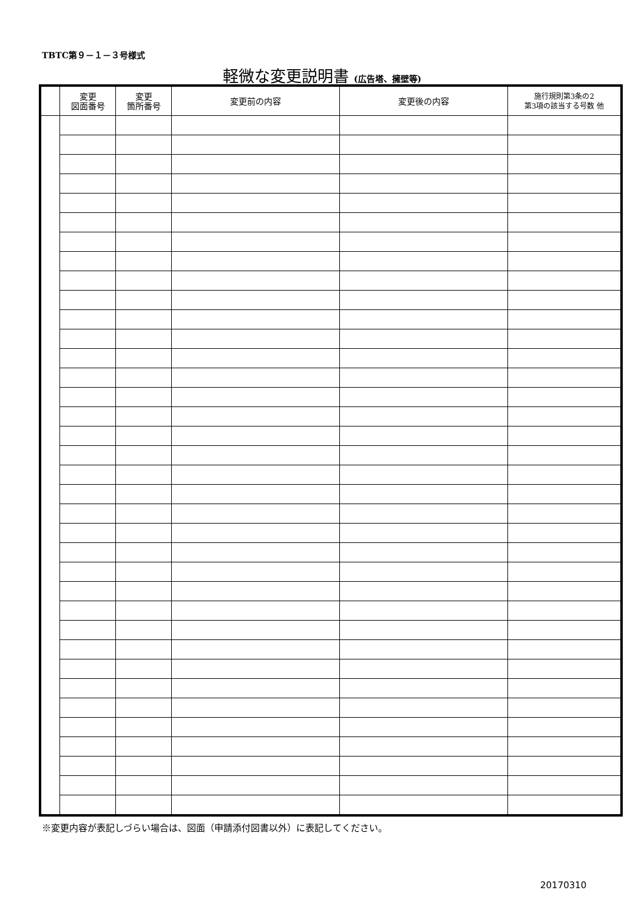TBTC第９－１－３号様式
軽微な変更説明書 (広告塔、擁壁等)
| | 変更 図面番号 | 変更 箇所番号 | 変更前の内容 | 変更後の内容 | 施行規則第3条の2 第3項の該当する号数 他 |
| --- | --- | --- | --- | --- | --- |
※変更内容が表記しづらい場合は、図面（申請添付図書以外）に表記してください。
20170310